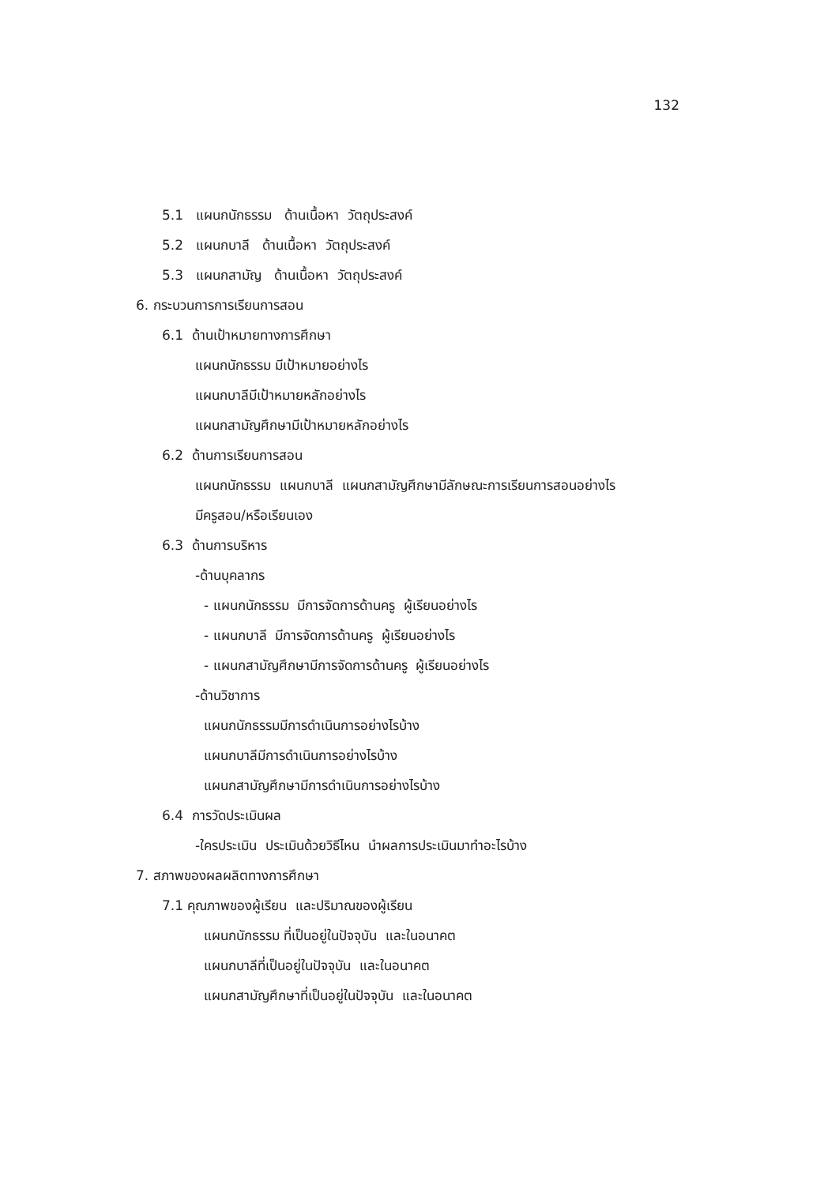132
5.1 แผนกนักธรรม ด้านเนื้อหา วัตถุประสงค์
5.2 แผนกบาลี ด้านเนื้อหา วัตถุประสงค์
5.3 แผนกสามัญ ด้านเนื้อหา วัตถุประสงค์
6. กระบวนการการเรียนการสอน
6.1 ด้านเป้าหมายทางการศึกษา
แผนกนักธรรม มีเป้าหมายอย่างไร
แผนกบาลีมีเป้าหมายหลักอย่างไร
แผนกสามัญศึกษามีเป้าหมายหลักอย่างไร
6.2 ด้านการเรียนการสอน
แผนกนักธรรม แผนกบาลี แผนกสามัญศึกษามีลักษณะการเรียนการสอนอย่างไร
มีครูสอน/หรือเรียนเอง
6.3 ด้านการบริหาร
-ด้านบุคลากร
- แผนกนักธรรม มีการจัดการด้านครู ผู้เรียนอย่างไร
- แผนกบาลี มีการจัดการด้านครู ผู้เรียนอย่างไร
- แผนกสามัญศึกษามีการจัดการด้านครู ผู้เรียนอย่างไร
-ด้านวิชาการ
แผนกนักธรรมมีการดำเนินการอย่างไรบ้าง
แผนกบาลีมีการดำเนินการอย่างไรบ้าง
แผนกสามัญศึกษามีการดำเนินการอย่างไรบ้าง
6.4 การวัดประเมินผล
-ใครประเมิน ประเมินด้วยวิธีไหน นำผลการประเมินมาทำอะไรบ้าง
7. สภาพของผลผลิตทางการศึกษา
7.1 คุณภาพของผู้เรียน และปริมาณของผู้เรียน
แผนกนักธรรม ที่เป็นอยู่ในปัจจุบัน และในอนาคต
แผนกบาลีที่เป็นอยู่ในปัจจุบัน และในอนาคต
แผนกสามัญศึกษาที่เป็นอยู่ในปัจจุบัน และในอนาคต